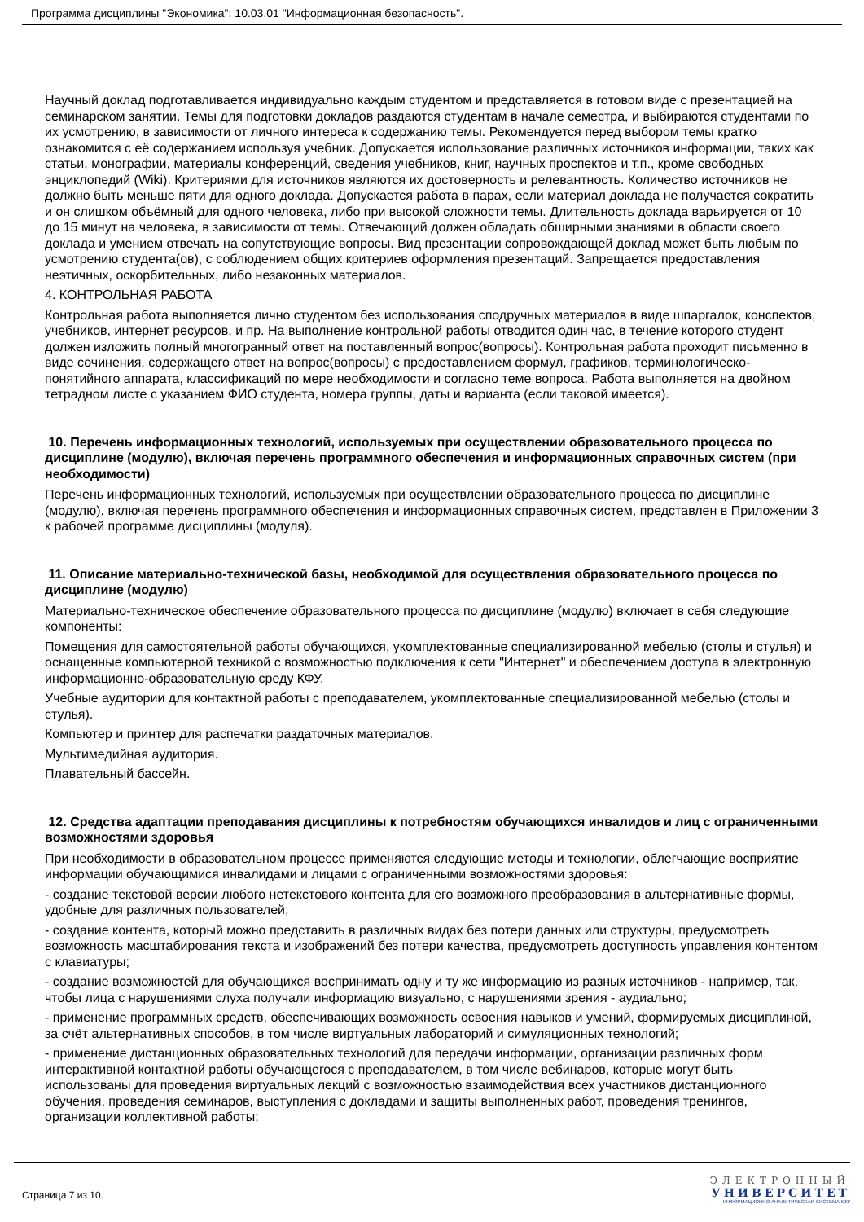Программа дисциплины "Экономика"; 10.03.01 "Информационная безопасность".
Научный доклад подготавливается индивидуально каждым студентом и представляется в готовом виде с презентацией на семинарском занятии. Темы для подготовки докладов раздаются студентам в начале семестра, и выбираются студентами по их усмотрению, в зависимости от личного интереса к содержанию темы. Рекомендуется перед выбором темы кратко ознакомится с её содержанием используя учебник. Допускается использование различных источников информации, таких как статьи, монографии, материалы конференций, сведения учебников, книг, научных проспектов и т.п., кроме свободных энциклопедий (Wiki). Критериями для источников являются их достоверность и релевантность. Количество источников не должно быть меньше пяти для одного доклада. Допускается работа в парах, если материал доклада не получается сократить и он слишком объёмный для одного человека, либо при высокой сложности темы. Длительность доклада варьируется от 10 до 15 минут на человека, в зависимости от темы. Отвечающий должен обладать обширными знаниями в области своего доклада и умением отвечать на сопутствующие вопросы. Вид презентации сопровождающей доклад может быть любым по усмотрению студента(ов), с соблюдением общих критериев оформления презентаций. Запрещается предоставления неэтичных, оскорбительных, либо незаконных материалов.
4. КОНТРОЛЬНАЯ РАБОТА
Контрольная работа выполняется лично студентом без использования сподручных материалов в виде шпаргалок, конспектов, учебников, интернет ресурсов, и пр. На выполнение контрольной работы отводится один час, в течение которого студент должен изложить полный многогранный ответ на поставленный вопрос(вопросы). Контрольная работа проходит письменно в виде сочинения, содержащего ответ на вопрос(вопросы) с предоставлением формул, графиков, терминологическо-понятийного аппарата, классификаций по мере необходимости и согласно теме вопроса. Работа выполняется на двойном тетрадном листе с указанием ФИО студента, номера группы, даты и варианта (если таковой имеется).
10. Перечень информационных технологий, используемых при осуществлении образовательного процесса по дисциплине (модулю), включая перечень программного обеспечения и информационных справочных систем (при необходимости)
Перечень информационных технологий, используемых при осуществлении образовательного процесса по дисциплине (модулю), включая перечень программного обеспечения и информационных справочных систем, представлен в Приложении 3 к рабочей программе дисциплины (модуля).
11. Описание материально-технической базы, необходимой для осуществления образовательного процесса по дисциплине (модулю)
Материально-техническое обеспечение образовательного процесса по дисциплине (модулю) включает в себя следующие компоненты:
Помещения для самостоятельной работы обучающихся, укомплектованные специализированной мебелью (столы и стулья) и оснащенные компьютерной техникой с возможностью подключения к сети "Интернет" и обеспечением доступа в электронную информационно-образовательную среду КФУ.
Учебные аудитории для контактной работы с преподавателем, укомплектованные специализированной мебелью (столы и стулья).
Компьютер и принтер для распечатки раздаточных материалов.
Мультимедийная аудитория.
Плавательный бассейн.
12. Средства адаптации преподавания дисциплины к потребностям обучающихся инвалидов и лиц с ограниченными возможностями здоровья
При необходимости в образовательном процессе применяются следующие методы и технологии, облегчающие восприятие информации обучающимися инвалидами и лицами с ограниченными возможностями здоровья:
- создание текстовой версии любого нетекстового контента для его возможного преобразования в альтернативные формы, удобные для различных пользователей;
- создание контента, который можно представить в различных видах без потери данных или структуры, предусмотреть возможность масштабирования текста и изображений без потери качества, предусмотреть доступность управления контентом с клавиатуры;
- создание возможностей для обучающихся воспринимать одну и ту же информацию из разных источников - например, так, чтобы лица с нарушениями слуха получали информацию визуально, с нарушениями зрения - аудиально;
- применение программных средств, обеспечивающих возможность освоения навыков и умений, формируемых дисциплиной, за счёт альтернативных способов, в том числе виртуальных лабораторий и симуляционных технологий;
- применение дистанционных образовательных технологий для передачи информации, организации различных форм интерактивной контактной работы обучающегося с преподавателем, в том числе вебинаров, которые могут быть использованы для проведения виртуальных лекций с возможностью взаимодействия всех участников дистанционного обучения, проведения семинаров, выступления с докладами и защиты выполненных работ, проведения тренингов, организации коллективной работы;
Страница 7 из 10.
ЭЛЕКТРОННЫЙ
УНИВЕРСИТЕТ
ИНФОРМАЦИОННО АНАЛИТИЧЕСКАЯ СИСТЕМА КФУ